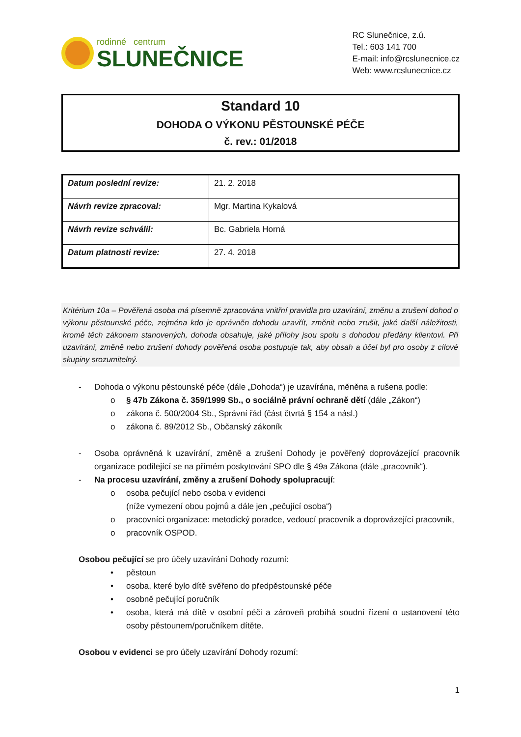rodinné centrum
SLUNEČNICE
RC Slunečnice, z.ú.
Tel.: 603 141 700
E-mail: info@rcslunecnice.cz
Web: www.rcslunecnice.cz
Standard 10
DOHODA O VÝKONU PĚSTOUNSKÉ PÉČE
č. rev.: 01/2018
| Datum poslední revize: | 21. 2. 2018 |
| Návrh revize zpracoval: | Mgr. Martina Kykalová |
| Návrh revize schválil: | Bc. Gabriela Horná |
| Datum platnosti revize: | 27. 4. 2018 |
Kritérium 10a – Pověřená osoba má písemně zpracována vnitřní pravidla pro uzavírání, změnu a zrušení dohod o výkonu pěstounské péče, zejména kdo je oprávněn dohodu uzavřít, změnit nebo zrušit, jaké další náležitosti, kromě těch zákonem stanovených, dohoda obsahuje, jaké přílohy jsou spolu s dohodou předány klientovi. Při uzavírání, změně nebo zrušení dohody pověřená osoba postupuje tak, aby obsah a účel byl pro osoby z cílové skupiny srozumitelný.
- Dohoda o výkonu pěstounské péče (dále „Dohoda“) je uzavírána, měněna a rušena podle:
o § 47b Zákona č. 359/1999 Sb., o sociálně právní ochraně dětí (dále „Zákon“)
o zákona č. 500/2004 Sb., Správní řád (část čtvrtá § 154 a násl.)
o zákona č. 89/2012 Sb., Občanský zákoník
- Osoba oprávněná k uzavírání, změně a zrušení Dohody je pověřený doprovázející pracovník organizace podílející se na přímém poskytování SPO dle § 49a Zákona (dále „pracovník“).
- Na procesu uzavírání, změny a zrušení Dohody spolupracují:
o osoba pečující nebo osoba v evidenci
(níže vymezení obou pojmů a dále jen „pečující osoba“)
o pracovníci organizace: metodický poradce, vedoucí pracovník a doprovázející pracovník,
o pracovník OSPOD.
Osobou pečující se pro účely uzavírání Dohody rozumí:
• pěstoun
• osoba, které bylo dítě svěřeno do předpěstounské péče
• osobně pečující poručník
• osoba, která má dítě v osobní péči a zároveň probíhá soudní řízení o ustanovení této osoby pěstounem/poručníkem dítěte.
Osobou v evidenci se pro účely uzavírání Dohody rozumí:
1